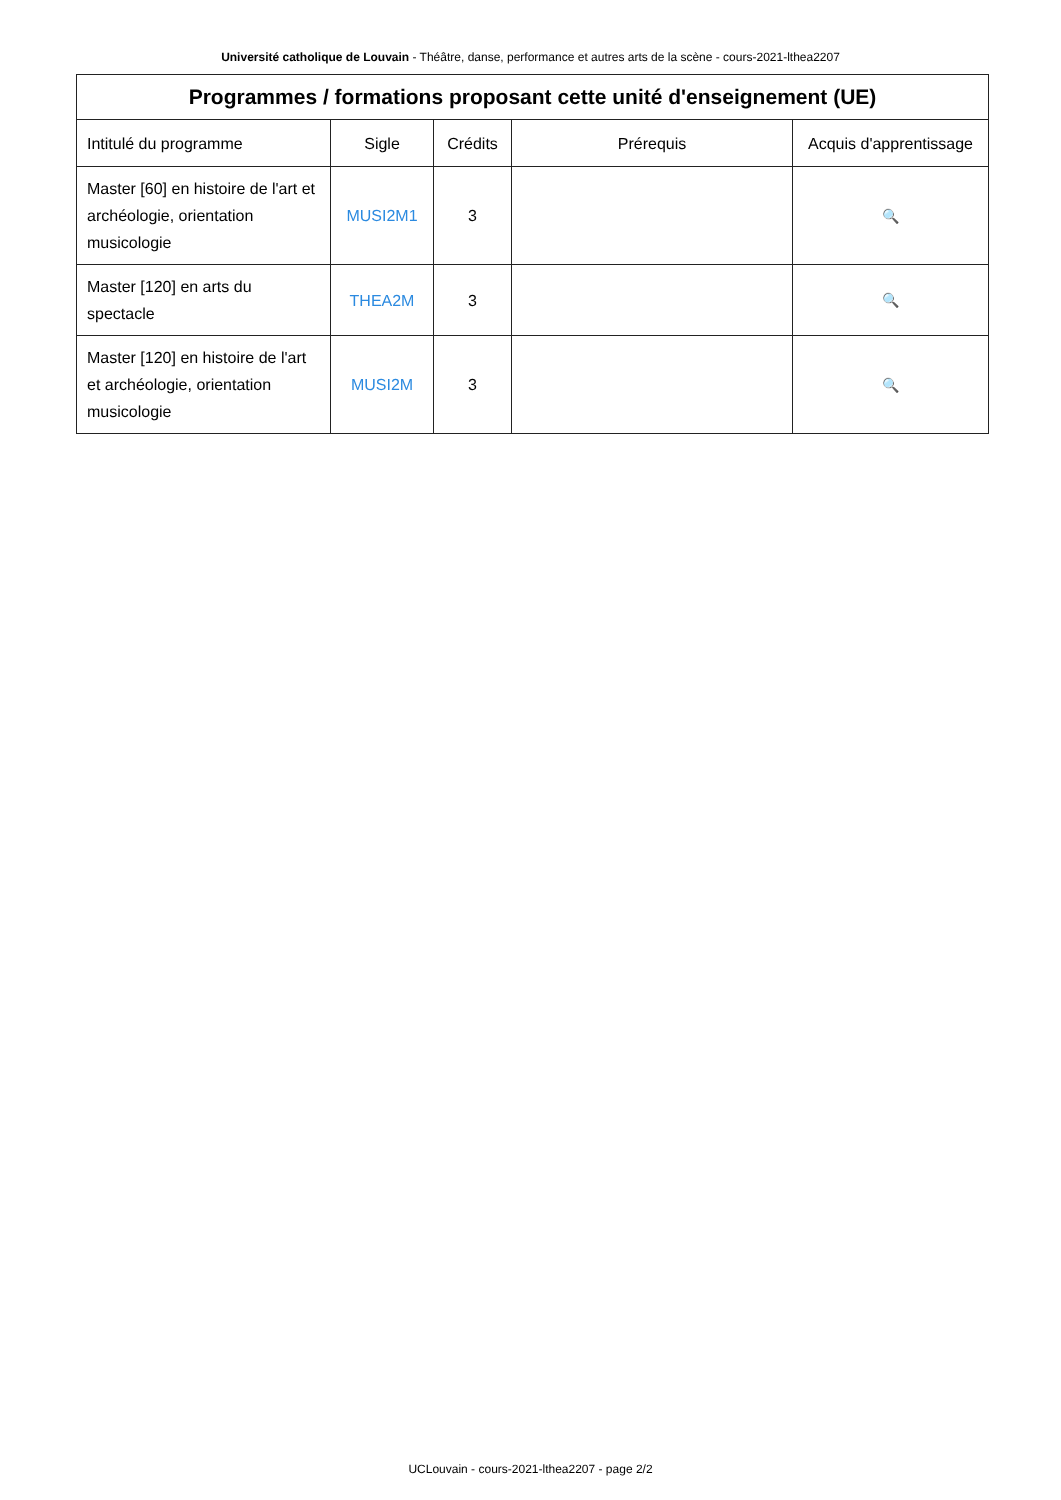Université catholique de Louvain - Théâtre, danse, performance et autres arts de la scène - cours-2021-lthea2207
| Programmes / formations proposant cette unité d'enseignement (UE) | | | | |
| --- | --- | --- | --- | --- |
| Intitulé du programme | Sigle | Crédits | Prérequis | Acquis d'apprentissage |
| Master [60] en histoire de l'art et archéologie, orientation musicologie | MUSI2M1 | 3 | | 🔍 |
| Master [120] en arts du spectacle | THEA2M | 3 | | 🔍 |
| Master [120] en histoire de l'art et archéologie, orientation musicologie | MUSI2M | 3 | | 🔍 |
UCLouvain - cours-2021-lthea2207 - page 2/2